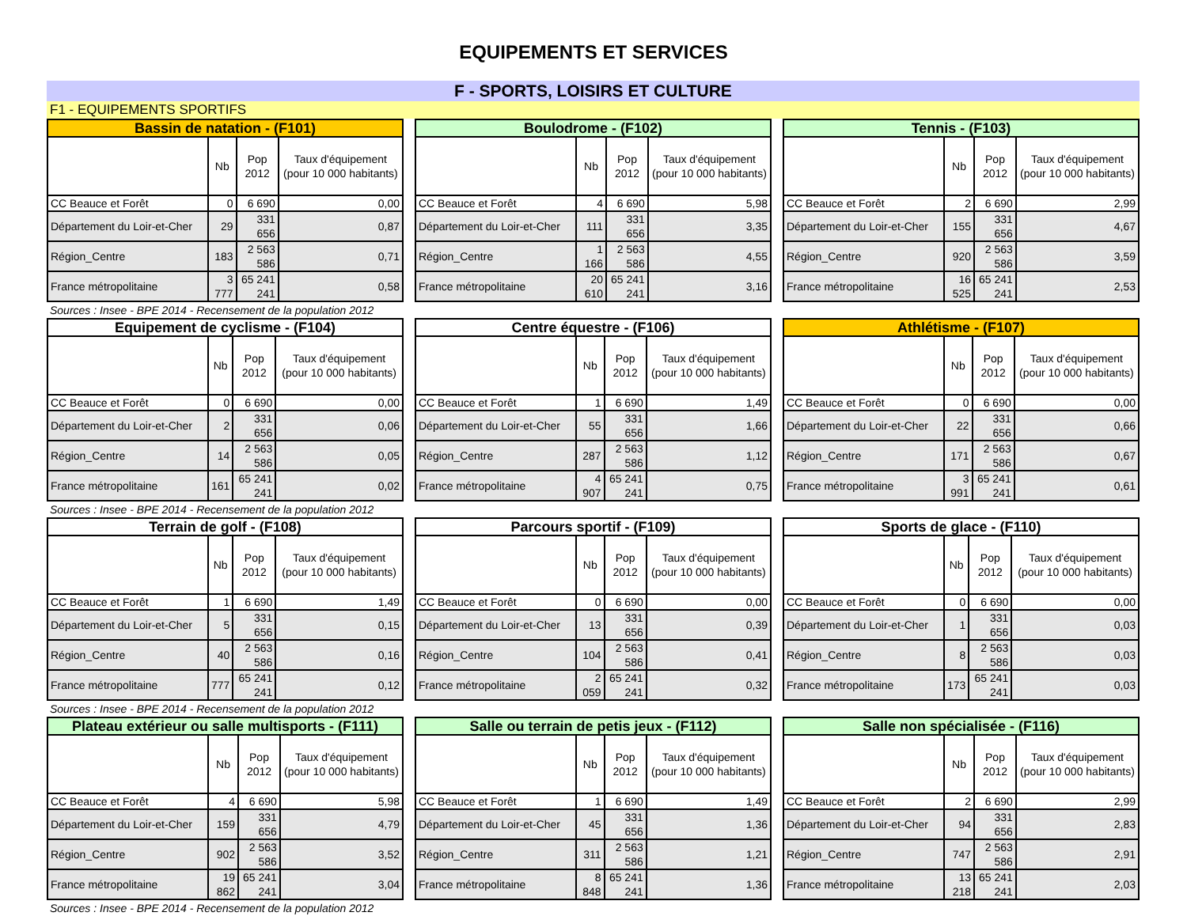EQUIPEMENTS ET SERVICES
F - SPORTS, LOISIRS ET CULTURE
F1 - EQUIPEMENTS SPORTIFS
| Bassin de natation - (F101) | | | |
| --- | --- | --- | --- |
| | Nb | Pop 2012 | Taux d'équipement (pour 10 000 habitants) |
| CC Beauce et Forêt | 0 | 6 690 | 0,00 |
| Département du Loir-et-Cher | 29 | 331 656 | 0,87 |
| Région_Centre | 183 | 2 563 586 | 0,71 |
| France métropolitaine | 3 777 | 65 241 241 | 0,58 |
| Boulodrome - (F102) | | | |
| --- | --- | --- | --- |
| | Nb | Pop 2012 | Taux d'équipement (pour 10 000 habitants) |
| CC Beauce et Forêt | 4 | 6 690 | 5,98 |
| Département du Loir-et-Cher | 111 | 331 656 | 3,35 |
| Région_Centre | 1 166 | 2 563 586 | 4,55 |
| France métropolitaine | 20 610 | 65 241 241 | 3,16 |
| Tennis - (F103) | | | |
| --- | --- | --- | --- |
| | Nb | Pop 2012 | Taux d'équipement (pour 10 000 habitants) |
| CC Beauce et Forêt | 2 | 6 690 | 2,99 |
| Département du Loir-et-Cher | 155 | 331 656 | 4,67 |
| Région_Centre | 920 | 2 563 586 | 3,59 |
| France métropolitaine | 16 525 | 65 241 241 | 2,53 |
Sources : Insee - BPE 2014 - Recensement de la population 2012
| Equipement de cyclisme - (F104) | | | |
| --- | --- | --- | --- |
| | Nb | Pop 2012 | Taux d'équipement (pour 10 000 habitants) |
| CC Beauce et Forêt | 0 | 6 690 | 0,00 |
| Département du Loir-et-Cher | 2 | 331 656 | 0,06 |
| Région_Centre | 14 | 2 563 586 | 0,05 |
| France métropolitaine | 161 | 65 241 241 | 0,02 |
| Centre équestre - (F106) | | | |
| --- | --- | --- | --- |
| | Nb | Pop 2012 | Taux d'équipement (pour 10 000 habitants) |
| CC Beauce et Forêt | 1 | 6 690 | 1,49 |
| Département du Loir-et-Cher | 55 | 331 656 | 1,66 |
| Région_Centre | 287 | 2 563 586 | 1,12 |
| France métropolitaine | 4 907 | 65 241 241 | 0,75 |
| Athlétisme - (F107) | | | |
| --- | --- | --- | --- |
| | Nb | Pop 2012 | Taux d'équipement (pour 10 000 habitants) |
| CC Beauce et Forêt | 0 | 6 690 | 0,00 |
| Département du Loir-et-Cher | 22 | 331 656 | 0,66 |
| Région_Centre | 171 | 2 563 586 | 0,67 |
| France métropolitaine | 3 991 | 65 241 241 | 0,61 |
Sources : Insee - BPE 2014 - Recensement de la population 2012
| Terrain de golf - (F108) | | | |
| --- | --- | --- | --- |
| | Nb | Pop 2012 | Taux d'équipement (pour 10 000 habitants) |
| CC Beauce et Forêt | 1 | 6 690 | 1,49 |
| Département du Loir-et-Cher | 5 | 331 656 | 0,15 |
| Région_Centre | 40 | 2 563 586 | 0,16 |
| France métropolitaine | 777 | 65 241 241 | 0,12 |
| Parcours sportif - (F109) | | | |
| --- | --- | --- | --- |
| | Nb | Pop 2012 | Taux d'équipement (pour 10 000 habitants) |
| CC Beauce et Forêt | 0 | 6 690 | 0,00 |
| Département du Loir-et-Cher | 13 | 331 656 | 0,39 |
| Région_Centre | 104 | 2 563 586 | 0,41 |
| France métropolitaine | 2 059 | 65 241 241 | 0,32 |
| Sports de glace - (F110) | | | |
| --- | --- | --- | --- |
| | Nb | Pop 2012 | Taux d'équipement (pour 10 000 habitants) |
| CC Beauce et Forêt | 0 | 6 690 | 0,00 |
| Département du Loir-et-Cher | 1 | 331 656 | 0,03 |
| Région_Centre | 8 | 2 563 586 | 0,03 |
| France métropolitaine | 173 | 65 241 241 | 0,03 |
Sources : Insee - BPE 2014 - Recensement de la population 2012
| Plateau extérieur ou salle multisports - (F111) | | | |
| --- | --- | --- | --- |
| | Nb | Pop 2012 | Taux d'équipement (pour 10 000 habitants) |
| CC Beauce et Forêt | 4 | 6 690 | 5,98 |
| Département du Loir-et-Cher | 159 | 331 656 | 4,79 |
| Région_Centre | 902 | 2 563 586 | 3,52 |
| France métropolitaine | 19 862 | 65 241 241 | 3,04 |
| Salle ou terrain de petis jeux - (F112) | | | |
| --- | --- | --- | --- |
| | Nb | Pop 2012 | Taux d'équipement (pour 10 000 habitants) |
| CC Beauce et Forêt | 1 | 6 690 | 1,49 |
| Département du Loir-et-Cher | 45 | 331 656 | 1,36 |
| Région_Centre | 311 | 2 563 586 | 1,21 |
| France métropolitaine | 8 848 | 65 241 241 | 1,36 |
| Salle non spécialisée - (F116) | | | |
| --- | --- | --- | --- |
| | Nb | Pop 2012 | Taux d'équipement (pour 10 000 habitants) |
| CC Beauce et Forêt | 2 | 6 690 | 2,99 |
| Département du Loir-et-Cher | 94 | 331 656 | 2,83 |
| Région_Centre | 747 | 2 563 586 | 2,91 |
| France métropolitaine | 13 218 | 65 241 241 | 2,03 |
Sources : Insee - BPE 2014 - Recensement de la population 2012